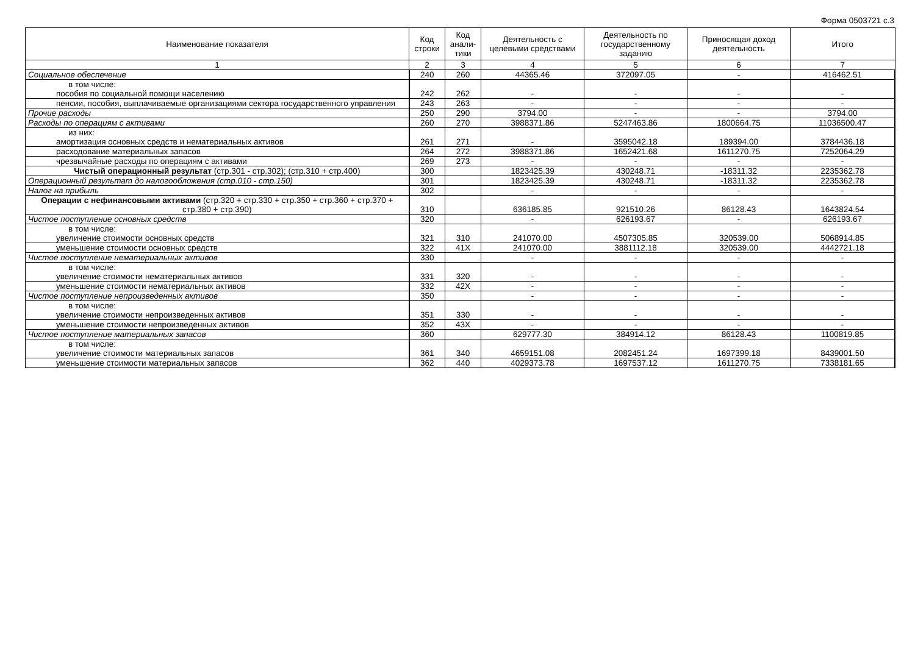Форма 0503721 с.3
| Наименование показателя | Код строки | Код анали-тики | Деятельность с целевыми средствами | Деятельность по государственному заданию | Приносящая доход деятельность | Итого |
| --- | --- | --- | --- | --- | --- | --- |
| 1 | 2 | 3 | 4 | 5 | 6 | 7 |
| Социальное обеспечение | 240 | 260 | 44365.46 | 372097.05 | - | 416462.51 |
| в том числе: пособия по социальной помощи населению | 242 | 262 | - | - | - | - |
| пенсии, пособия, выплачиваемые организациями сектора государственного управления | 243 | 263 | - | - | - | - |
| Прочие расходы | 250 | 290 | 3794.00 | - | - | 3794.00 |
| Расходы по операциям с активами | 260 | 270 | 3988371.86 | 5247463.86 | 1800664.75 | 11036500.47 |
| из них: амортизация основных средств и нематериальных активов | 261 | 271 | - | 3595042.18 | 189394.00 | 3784436.18 |
| расходование материальных запасов | 264 | 272 | 3988371.86 | 1652421.68 | 1611270.75 | 7252064.29 |
| чрезвычайные расходы по операциям с активами | 269 | 273 | - | - | - | - |
| Чистый операционный результат (стр.301 - стр.302); (стр.310 + стр.400) | 300 | | 1823425.39 | 430248.71 | -18311.32 | 2235362.78 |
| Операционный результат до налогообложения (стр.010 - стр.150) | 301 | | 1823425.39 | 430248.71 | -18311.32 | 2235362.78 |
| Налог на прибыль | 302 | | - | - | - | - |
| Операции с нефинансовыми активами (стр.320 + стр.330 + стр.350 + стр.360 + стр.370 + стр.380 + стр.390) | 310 | | 636185.85 | 921510.26 | 86128.43 | 1643824.54 |
| Чистое поступление основных средств | 320 | | - | 626193.67 | - | 626193.67 |
| в том числе: увеличение стоимости основных средств | 321 | 310 | 241070.00 | 4507305.85 | 320539.00 | 5068914.85 |
| уменьшение стоимости основных средств | 322 | 41X | 241070.00 | 3881112.18 | 320539.00 | 4442721.18 |
| Чистое поступление нематериальных активов | 330 | | - | - | - | - |
| в том числе: увеличение стоимости нематериальных активов | 331 | 320 | - | - | - | - |
| уменьшение стоимости нематериальных активов | 332 | 42X | - | - | - | - |
| Чистое поступление непроизведенных активов | 350 | | - | - | - | - |
| в том числе: увеличение стоимости непроизведенных активов | 351 | 330 | - | - | - | - |
| уменьшение стоимости непроизведенных активов | 352 | 43X | - | - | - | - |
| Чистое поступление материальных запасов | 360 | | 629777.30 | 384914.12 | 86128.43 | 1100819.85 |
| в том числе: увеличение стоимости материальных запасов | 361 | 340 | 4659151.08 | 2082451.24 | 1697399.18 | 8439001.50 |
| уменьшение стоимости материальных запасов | 362 | 440 | 4029373.78 | 1697537.12 | 1611270.75 | 7338181.65 |